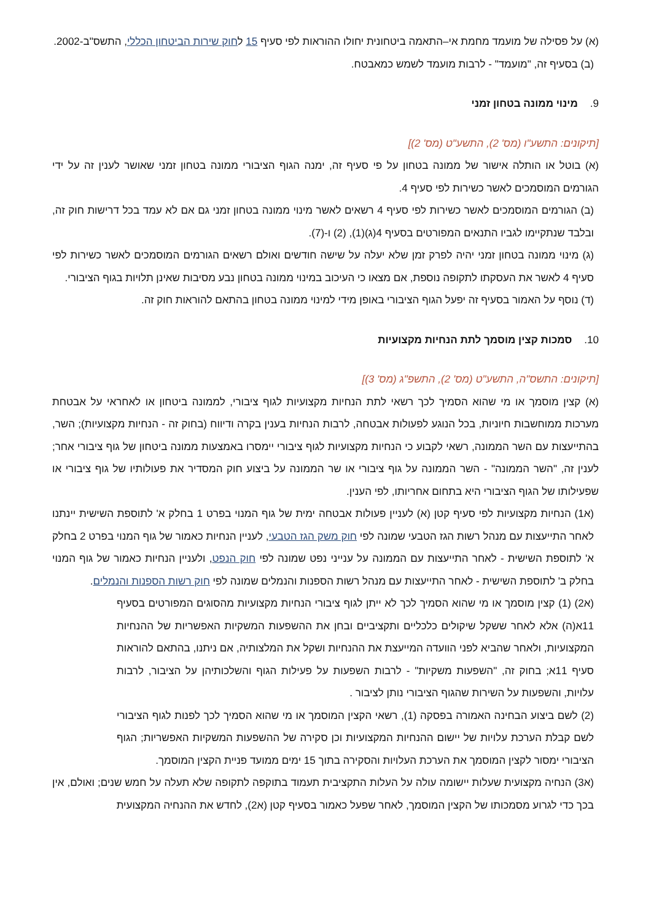(א) על פסילה של מועמד מחמת אי–התאמה ביטחונית יחולו ההוראות לפי סעיף 15 לחוק שירות הביטחון הכללי, התשס"ב-2002.
(ב) בסעיף זה, "מועמד" - לרבות מועמד לשמש כמאבטח.
9. מינוי ממונה בטחון זמני
[תיקונים: התשע"ו (מס' 2), התשע"ט (מס' 2)]
(א) בוטל או הותלה אישור של ממונה בטחון על פי סעיף זה, ימנה הגוף הציבורי ממונה בטחון זמני שאושר לענין זה על ידי הגורמים המוסמכים לאשר כשירות לפי סעיף 4.
(ב) הגורמים המוסמכים לאשר כשירות לפי סעיף 4 רשאים לאשר מינוי ממונה בטחון זמני גם אם לא עמד בכל דרישות חוק זה, ובלבד שנתקיימו לגביו התנאים המפורטים בסעיף 4(ג)(1), (2) ו-(7).
(ג) מינוי ממונה בטחון זמני יהיה לפרק זמן שלא יעלה על שישה חודשים ואולם רשאים הגורמים המוסמכים לאשר כשירות לפי סעיף 4 לאשר את העסקתו לתקופה נוספת, אם מצאו כי העיכוב במינוי ממונה בטחון נבע מסיבות שאינן תלויות בגוף הציבורי.
(ד) נוסף על האמור בסעיף זה יפעל הגוף הציבורי באופן מידי למינוי ממונה בטחון בהתאם להוראות חוק זה.
10. סמכות קצין מוסמך לתת הנחיות מקצועיות
[תיקונים: התשס"ה, התשע"ט (מס' 2), התשפ"ג (מס' 3)]
(א) קצין מוסמך או מי שהוא הסמיך לכך רשאי לתת הנחיות מקצועיות לגוף ציבורי, לממונה ביטחון או לאחראי על אבטחת מערכות ממוחשבות חיוניות, בכל הנוגע לפעולות אבטחה, לרבות הנחיות בענין בקרה ודיווח (בחוק זה - הנחיות מקצועיות); השר, בהתייעצות עם השר הממונה, רשאי לקבוע כי הנחיות מקצועיות לגוף ציבורי יימסרו באמצעות ממונה ביטחון של גוף ציבורי אחר; לענין זה, "השר הממונה" - השר הממונה על גוף ציבורי או שר הממונה על ביצוע חוק המסדיר את פעולותיו של גוף ציבורי או שפעילותו של הגוף הציבורי היא בתחום אחריותו, לפי הענין.
(א1) הנחיות מקצועיות לפי סעיף קטן (א) לעניין פעולות אבטחה ימית של גוף המנוי בפרט 1 בחלק א' לתוספת השישית יינתנו לאחר התייעצות עם מנהל רשות הגז הטבעי שמונה לפי חוק משק הגז הטבעי, לעניין הנחיות כאמור של גוף המנוי בפרט 2 בחלק א' לתוספת השישית - לאחר התייעצות עם הממונה על ענייני נפט שמונה לפי חוק הנפט, ולעניין הנחיות כאמור של גוף המנוי בחלק ב' לתוספת השישית - לאחר התייעצות עם מנהל רשות הספנות והנמלים שמונה לפי חוק רשות הספנות והנמלים.
(א2) (1) קצין מוסמך או מי שהוא הסמיך לכך לא ייתן לגוף ציבורי הנחיות מקצועיות מהסוגים המפורטים בסעיף 11א(ה) אלא לאחר ששקל שיקולים כלכליים ותקציביים ובחן את ההשפעות המשקיות האפשריות של ההנחיות המקצועיות, ולאחר שהביא לפני הוועדה המייעצת את ההנחיות ושקל את המלצותיה, אם ניתנו, בהתאם להוראות סעיף 11א; בחוק זה, "השפעות משקיות" - לרבות השפעות על פעילות הגוף והשלכותיהן על הציבור, לרבות עלויות, והשפעות על השירות שהגוף הציבורי נותן לציבור .
(2) לשם ביצוע הבחינה האמורה בפסקה (1), רשאי הקצין המוסמך או מי שהוא הסמיך לכך לפנות לגוף הציבורי לשם קבלת הערכת עלויות של יישום ההנחיות המקצועיות וכן סקירה של ההשפעות המשקיות האפשריות; הגוף הציבורי ימסור לקצין המוסמך את הערכת העלויות והסקירה בתוך 15 ימים ממועד פניית הקצין המוסמך.
(א3) הנחיה מקצועית שעלות יישומה עולה על העלות התקציבית תעמוד בתוקפה לתקופה שלא תעלה על חמש שנים; ואולם, אין בכך כדי לגרוע מסמכותו של הקצין המוסמך, לאחר שפעל כאמור בסעיף קטן (א2), לחדש את ההנחיה המקצועית